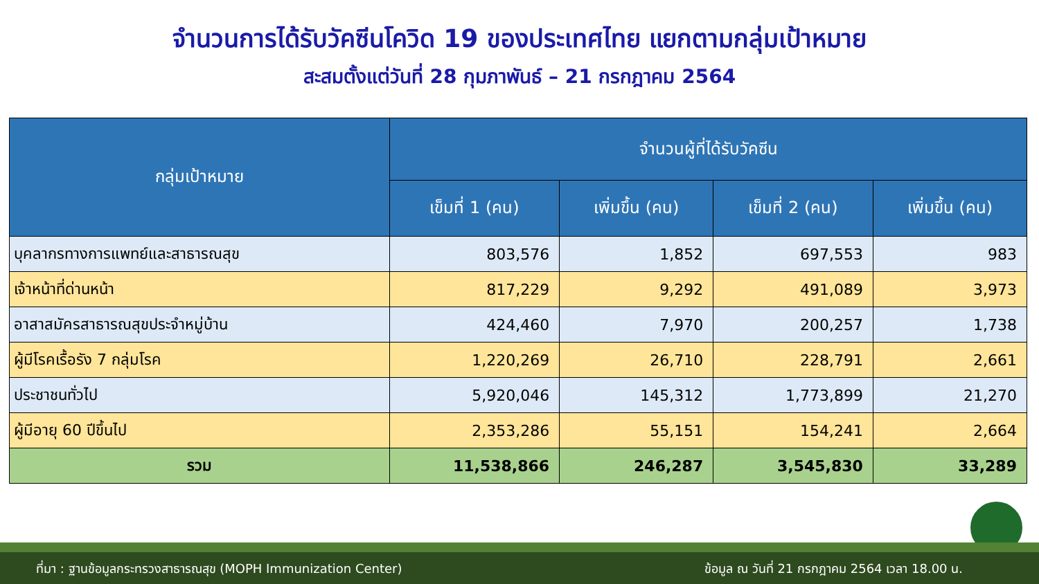จำนวนการได้รับวัคซีนโควิด 19 ของประเทศไทย แยกตามกลุ่มเป้าหมาย
สะสมตั้งแต่วันที่ 28 กุมภาพันธ์ – 21 กรกฎาคม 2564
| กลุ่มเป้าหมาย | จำนวนผู้ที่ได้รับวัคซีน | | | |
| --- | --- | --- | --- | --- |
| | เข็มที่ 1 (คน) | เพิ่มขึ้น (คน) | เข็มที่ 2 (คน) | เพิ่มขึ้น (คน) |
| บุคลากรทางการแพทย์และสาธารณสุข | 803,576 | 1,852 | 697,553 | 983 |
| เจ้าหน้าที่ด่านหน้า | 817,229 | 9,292 | 491,089 | 3,973 |
| อาสาสมัครสาธารณสุขประจำหมู่บ้าน | 424,460 | 7,970 | 200,257 | 1,738 |
| ผู้มีโรคเรื้อรัง 7 กลุ่มโรค | 1,220,269 | 26,710 | 228,791 | 2,661 |
| ประชาชนทั่วไป | 5,920,046 | 145,312 | 1,773,899 | 21,270 |
| ผู้มีอายุ 60 ปีขึ้นไป | 2,353,286 | 55,151 | 154,241 | 2,664 |
| รวม | 11,538,866 | 246,287 | 3,545,830 | 33,289 |
ที่มา : ฐานข้อมูลกระทรวงสาธารณสุข (MOPH Immunization Center) ข้อมูล ณ วันที่ 21 กรกฎาคม 2564 เวลา 18.00 น.